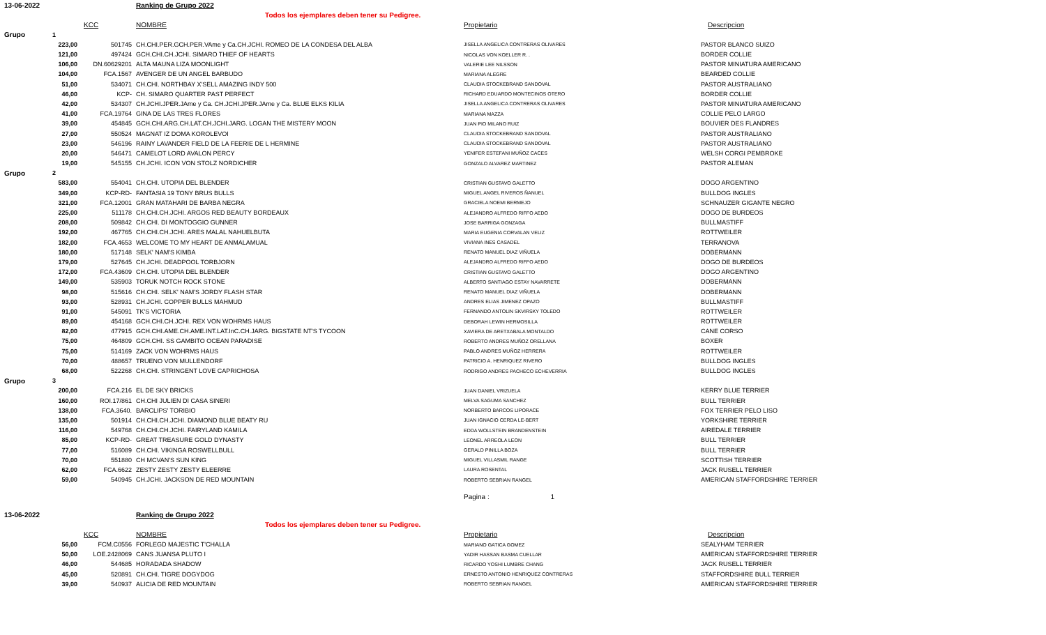| 13-06-2022 | | | Ranking de Grupo 2022 | | |
| | | | Todos los ejemplares deben tener su Pedigree. | | |
| | | KCC | NOMBRE | Propietario | Descripcion |
| Grupo | 1 | | | | |
| 223,00 | | 501745 | CH.CHI.PER.GCH.PER.VAme y Ca.CH.JCHI. ROMEO DE LA CONDESA DEL ALBA | JISELLA ANGELICA CONTRERAS OLIVARES | PASTOR BLANCO SUIZO |
| 121,00 | | 497424 | GCH.CHI.CH.JCHI. SIMARO THIEF OF HEARTS | NICOLAS VON KOELLER R. . | BORDER COLLIE |
| 106,00 | | DN.60629201 | ALTA MAUNA LIZA MOONLIGHT | VALERIE LEE NILSSON | PASTOR MINIATURA AMERICANO |
| 104,00 | | FCA.1567 | AVENGER DE UN ANGEL BARBUDO | MARIANA ALEGRE | BEARDED COLLIE |
| 51,00 | | 534071 | CH.CHI. NORTHBAY X'SELL AMAZING INDY 500 | CLAUDIA STOCKEBRAND SANDOVAL | PASTOR AUSTRALIANO |
| 46,00 | | KCP- | CH. SIMARO QUARTER PAST PERFECT | RICHARD EDUARDO MONTECINOS OTERO | BORDER COLLIE |
| 42,00 | | 534307 | CH.JCHI.JPER.JAme y Ca. CH.JCHI.JPER.JAme y Ca. BLUE ELKS KILIA | JISELLA ANGELICA CONTRERAS OLIVARES | PASTOR MINIATURA AMERICANO |
| 41,00 | | FCA.19764 | GINA DE LAS TRES FLORES | MARIANA MAZZA | COLLIE PELO LARGO |
| 39,00 | | 454845 | GCH.CHI.ARG.CH.LAT.CH.JCHI.JARG. LOGAN THE MISTERY MOON | JUAN PIO MILANO RUIZ | BOUVIER DES FLANDRES |
| 27,00 | | 550524 | MAGNAT IZ DOMA KOROLEVOI | CLAUDIA STOCKEBRAND SANDOVAL | PASTOR AUSTRALIANO |
| 23,00 | | 546196 | RAINY LAVANDER FIELD DE LA FEERIE DE L HERMINE | CLAUDIA STOCKEBRAND SANDOVAL | PASTOR AUSTRALIANO |
| 20,00 | | 546471 | CAMELOT LORD AVALON PERCY | YENIFER ESTEFANI MUÑOZ CACES | WELSH CORGI PEMBROKE |
| 19,00 | | 545155 | CH.JCHI. ICON VON STOLZ NORDICHER | GONZALO ALVAREZ MARTINEZ | PASTOR ALEMAN |
| Grupo | 2 | | | | |
| 583,00 | | 554041 | CH.CHI. UTOPIA DEL BLENDER | CRISTIAN GUSTAVO GALETTO | DOGO ARGENTINO |
| 349,00 | | KCP-RD- | FANTASIA 19 TONY BRUS BULLS | MIGUEL ANGEL RIVEROS ÑANUEL | BULLDOG INGLES |
| 321,00 | | FCA.12001 | GRAN MATAHARI DE BARBA NEGRA | GRACIELA NOEMI BERMEJO | SCHNAUZER GIGANTE NEGRO |
| 225,00 | | 511178 | CH.CHI.CH.JCHI. ARGOS RED BEAUTY BORDEAUX | ALEJANDRO ALFREDO RIFFO AEDO | DOGO DE BURDEOS |
| 208,00 | | 509842 | CH.CHI. DI MONTOGGIO GUNNER | JOSE BARRIGA GONZAGA | BULLMASTIFF |
| 192,00 | | 467765 | CH.CHI.CH.JCHI. ARES MALAL NAHUELBUTA | MARIA EUGENIA CORVALAN VELIZ | ROTTWEILER |
| 182,00 | | FCA.4653 | WELCOME TO MY HEART DE ANMALAMUAL | VIVIANA INES CASADEL | TERRANOVA |
| 180,00 | | 517148 | SELK' NAM'S KIMBA | RENATO MANUEL DIAZ VIÑUELA | DOBERMANN |
| 179,00 | | 527645 | CH.JCHI. DEADPOOL TORBJORN | ALEJANDRO ALFREDO RIFFO AEDO | DOGO DE BURDEOS |
| 172,00 | | FCA.43609 | CH.CHI. UTOPIA DEL BLENDER | CRISTIAN GUSTAVO GALETTO | DOGO ARGENTINO |
| 149,00 | | 535903 | TORUK NOTCH ROCK STONE | ALBERTO SANTIAGO ESTAY NAVARRETE | DOBERMANN |
| 98,00 | | 515616 | CH.CHI. SELK' NAM'S JORDY FLASH STAR | RENATO MANUEL DIAZ VIÑUELA | DOBERMANN |
| 93,00 | | 528931 | CH.JCHI. COPPER BULLS MAHMUD | ANDRES ELIAS JIMENEZ OPAZO | BULLMASTIFF |
| 91,00 | | 545091 | TK'S VICTORIA | FERNANDO ANTOLIN SKVIRSKY TOLEDO | ROTTWEILER |
| 89,00 | | 454168 | GCH.CHI.CH.JCHI. REX VON WOHRMS HAUS | DEBORAH LEWIN HERMOSILLA | ROTTWEILER |
| 82,00 | | 477915 | GCH.CHI.AME.CH.AME.INT.LAT.InC.CH.JARG. BIGSTATE NT'S TYCOON | XAVIERA DE ARETXABALA MONTALDO | CANE CORSO |
| 75,00 | | 464809 | GCH.CHI. SS GAMBITO OCEAN PARADISE | ROBERTO ANDRES MUÑOZ ORELLANA | BOXER |
| 75,00 | | 514169 | ZACK VON WOHRMS HAUS | PABLO ANDRES MUÑOZ HERRERA | ROTTWEILER |
| 70,00 | | 488657 | TRUENO VON MULLENDORF | PATRICIO A. HENRIQUEZ RIVERO | BULLDOG INGLES |
| 68,00 | | 522268 | CH.CHI. STRINGENT LOVE CAPRICHOSA | RODRIGO ANDRES PACHECO ECHEVERRIA | BULLDOG INGLES |
| Grupo | 3 | | | | |
| 200,00 | | FCA.216 | EL DE SKY BRICKS | JUAN DANIEL VRIZUELA | KERRY BLUE TERRIER |
| 160,00 | | ROI.17/861 | CH.CHI JULIEN DI CASA SINERI | MELVA SAGUMA SANCHEZ | BULL TERRIER |
| 138,00 | | FCA.3640. | BARCLIPS' TORIBIO | NORBERTO BARCOS LIPORACE | FOX TERRIER PELO LISO |
| 135,00 | | 501914 | CH.CHI.CH.JCHI. DIAMOND BLUE BEATY RU | JUAN IGNACIO CERDA LE-BERT | YORKSHIRE TERRIER |
| 116,00 | | 549768 | CH.CHI.CH.JCHI. FAIRYLAND KAMILA | EDDA WOLLSTEIN BRANDENSTEIN | AIREDALE TERRIER |
| 85,00 | | KCP-RD- | GREAT TREASURE GOLD DYNASTY | LEONEL ARREOLA LEON | BULL TERRIER |
| 77,00 | | 516089 | CH.CHI. VIKINGA ROSWELLBULL | GERALD PINILLA BOZA | BULL TERRIER |
| 70,00 | | 551880 | CH MCVAN'S SUN KING | MIGUEL VILLASMIL RANGE | SCOTTISH TERRIER |
| 62,00 | | FCA.6622 | ZESTY ZESTY ZESTY ELEERRE | LAURA ROSENTAL | JACK RUSELL TERRIER |
| 59,00 | | 540945 | CH.JCHI. JACKSON DE RED MOUNTAIN | ROBERTO SEBRIAN RANGEL | AMERICAN STAFFORDSHIRE TERRIER |
| | | | | Pagina : 1 | |
| 13-06-2022 | | | Ranking de Grupo 2022 | | |
| | | | Todos los ejemplares deben tener su Pedigree. | | |
| | | KCC | NOMBRE | Propietario | Descripcion |
| 56,00 | | FCM.C0556 | FORLEGD MAJESTIC T'CHALLA | MARIANO GATICA GOMEZ | SEALYHAM TERRIER |
| 50,00 | | LOE.2428069 | CANS JUANSA PLUTO I | YADIR HASSAN BASMA CUELLAR | AMERICAN STAFFORDSHIRE TERRIER |
| 46,00 | | 544685 | HORADADA SHADOW | RICARDO YOSHI LUMBRE CHANG | JACK RUSELL TERRIER |
| 45,00 | | 520891 | CH.CHI. TIGRE DOGYDOG | ERNESTO ANTONIO HENRIQUEZ CONTRERAS | STAFFORDSHIRE BULL TERRIER |
| 39,00 | | 540937 | ALICIA DE RED MOUNTAIN | ROBERTO SEBRIAN RANGEL | AMERICAN STAFFORDSHIRE TERRIER |